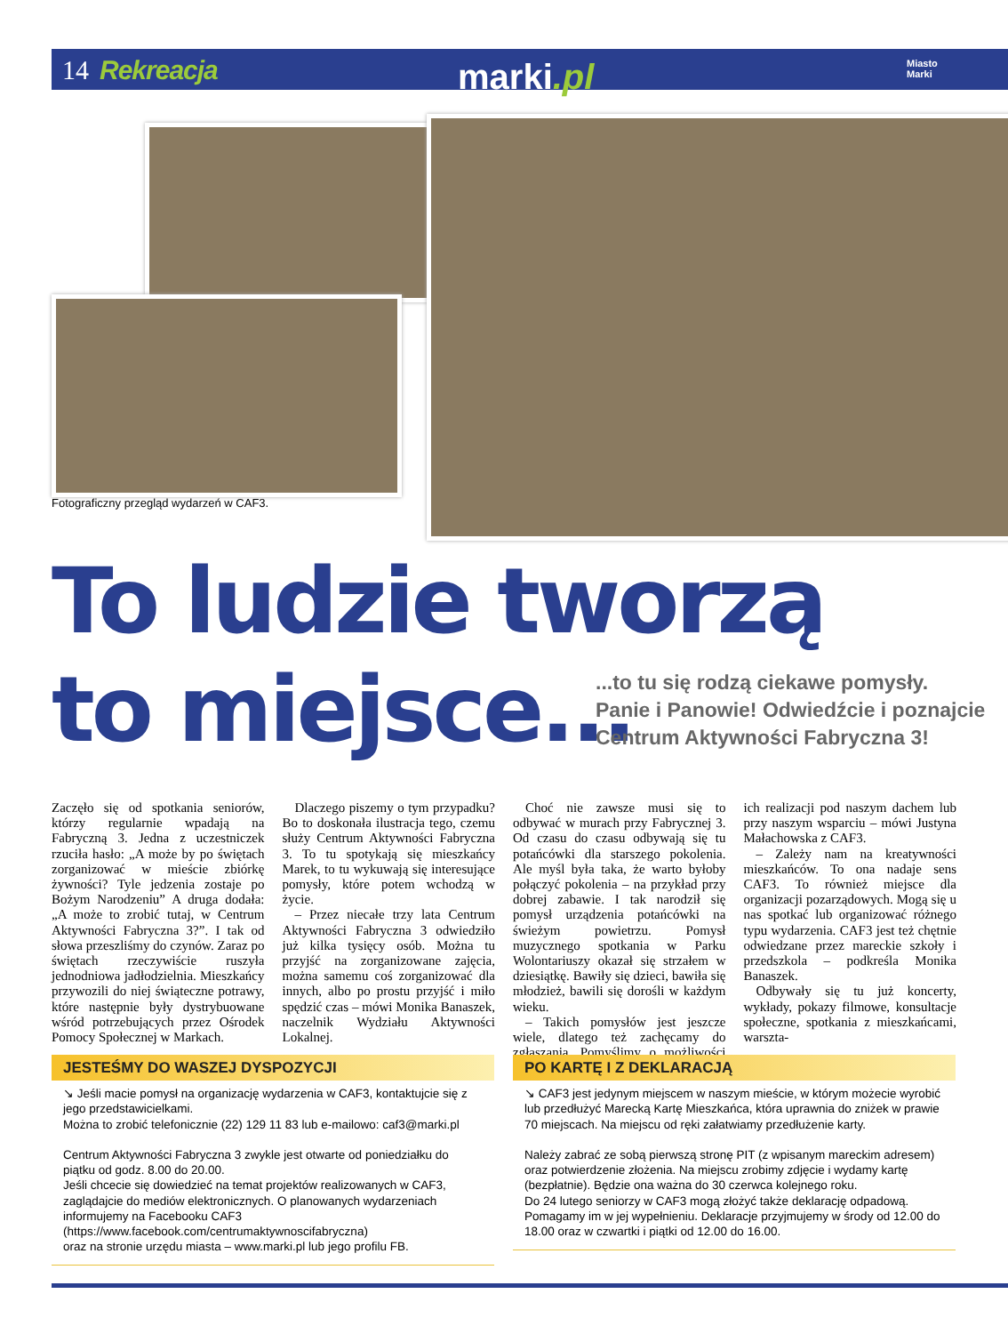14 Rekreacja marki.pl
Miasto
Marki
Fotograficzny przegląd wydarzeń w CAF3.
To ludzie tworzą
to miejsce...
...to tu się rodzą ciekawe pomysły.
Panie i Panowie! Odwiedźcie i poznajcie
Centrum Aktywności Fabryczna 3!
Zaczęło się od spotkania seniorów, którzy regularnie wpadają na Fabryczną 3. Jedna z uczestniczek rzuciła hasło: „A może by po świętach zorganizować w mieście zbiórkę żywności? Tyle jedzenia zostaje po Bożym Narodzeniu” A druga dodała: „A może to zrobić tutaj, w Centrum Aktywności Fabryczna 3?”. I tak od słowa przeszliśmy do czynów. Zaraz po świętach rzeczywiście ruszyła jednodniowa jadłodzielnia. Mieszkańcy przywozili do niej świąteczne potrawy, które następnie były dystrybuowane wśród potrzebujących przez Ośrodek Pomocy Społecznej w Markach.
Dlaczego piszemy o tym przypadku? Bo to doskonała ilustracja tego, czemu służy Centrum Aktywności Fabryczna 3. To tu spotykają się mieszkańcy Marek, to tu wykuwają się interesujące pomysły, które potem wchodzą w życie.
– Przez niecałe trzy lata Centrum Aktywności Fabryczna 3 odwiedziło już kilka tysięcy osób. Można tu przyjść na zorganizowane zajęcia, można samemu coś zorganizować dla innych, albo po prostu przyjść i miło spędzić czas – mówi Monika Banaszek, naczelnik Wydziału Aktywności Lokalnej.
Choć nie zawsze musi się to odbywać w murach przy Fabrycznej 3. Od czasu do czasu odbywają się tu potańcówki dla starszego pokolenia. Ale myśl była taka, że warto byłoby połączyć pokolenia – na przykład przy dobrej zabawie. I tak narodził się pomysł urządzenia potańcówki na świeżym powietrzu. Pomysł muzycznego spotkania w Parku Wolontariuszy okazał się strzałem w dziesiątkę. Bawiły się dzieci, bawiła się młodzież, bawili się dorośli w każdym wieku.
– Takich pomysłów jest jeszcze wiele, dlatego też zachęcamy do zgłaszania. Pomyślimy o możliwości ich realizacji pod naszym dachem lub przy naszym wsparciu – mówi Justyna Małachowska z CAF3.
– Zależy nam na kreatywności mieszkańców. To ona nadaje sens CAF3. To również miejsce dla organizacji pozarządowych. Mogą się u nas spotkać lub organizować różnego typu wydarzenia. CAF3 jest też chętnie odwiedzane przez mareckie szkoły i przedszkola – podkreśla Monika Banaszek.
Odbywały się tu już koncerty, wykłady, pokazy filmowe, konsultacje społeczne, spotkania z mieszkańcami, warszta-
JESTEŚMY DO WASZEJ DYSPOZYCJI
↘ Jeśli macie pomysł na organizację wydarzenia w CAF3, kontaktujcie się z jego przedstawicielkami.
Można to zrobić telefonicznie (22) 129 11 83 lub e-mailowo: caf3@marki.pl
Centrum Aktywności Fabryczna 3 zwykle jest otwarte od poniedziałku do piątku od godz. 8.00 do 20.00.
Jeśli chcecie się dowiedzieć na temat projektów realizowanych w CAF3, zaglądajcie do mediów elektronicznych. O planowanych wydarzeniach informujemy na Facebooku CAF3
(https://www.facebook.com/centrumaktywnoscifabryczna)
oraz na stronie urzędu miasta – www.marki.pl lub jego profilu FB.
PO KARTĘ I Z DEKLARACJĄ
↘ CAF3 jest jedynym miejscem w naszym mieście, w którym możecie wyrobić lub przedłużyć Marecką Kartę Mieszkańca, która uprawnia do zniżek w prawie 70 miejscach. Na miejscu od ręki załatwiamy przedłużenie karty.
Należy zabrać ze sobą pierwszą stronę PIT (z wpisanym mareckim adresem) oraz potwierdzenie złożenia. Na miejscu zrobimy zdjęcie i wydamy kartę (bezpłatnie). Będzie ona ważna do 30 czerwca kolejnego roku.
Do 24 lutego seniorzy w CAF3 mogą złożyć także deklarację odpadową. Pomagamy im w jej wypełnieniu. Deklaracje przyjmujemy w środy od 12.00 do 18.00 oraz w czwartki i piątki od 12.00 do 16.00.